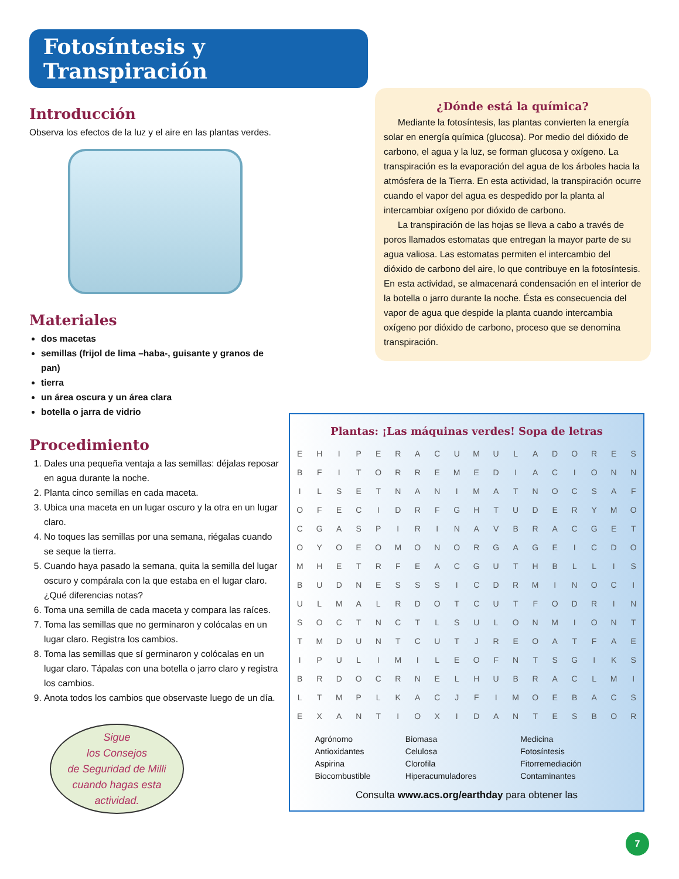Fotosíntesis y Transpiración
Introducción
Observa los efectos de la luz y el aire en las plantas verdes.
Materiales
dos macetas
semillas (frijol de lima –haba-, guisante y granos de pan)
tierra
un área oscura y un área clara
botella o jarra de vidrio
Procedimiento
1. Dales una pequeña ventaja a las semillas: déjalas reposar en agua durante la noche.
2. Planta cinco semillas en cada maceta.
3. Ubica una maceta en un lugar oscuro y la otra en un lugar claro.
4. No toques las semillas por una semana, riégalas cuando se seque la tierra.
5. Cuando haya pasado la semana, quita la semilla del lugar oscuro y compárala con la que estaba en el lugar claro. ¿Qué diferencias notas?
6. Toma una semilla de cada maceta y compara las raíces.
7. Toma las semillas que no germinaron y colócalas en un lugar claro. Registra los cambios.
8. Toma las semillas que sí germinaron y colócalas en un lugar claro. Tápalas con una botella o jarro claro y registra los cambios.
9. Anota todos los cambios que observaste luego de un día.
¿Dónde está la química?
Mediante la fotosíntesis, las plantas convierten la energía solar en energía química (glucosa). Por medio del dióxido de carbono, el agua y la luz, se forman glucosa y oxígeno. La transpiración es la evaporación del agua de los árboles hacia la atmósfera de la Tierra. En esta actividad, la transpiración ocurre cuando el vapor del agua es despedido por la planta al intercambiar oxígeno por dióxido de carbono.
La transpiración de las hojas se lleva a cabo a través de poros llamados estomatas que entregan la mayor parte de su agua valiosa. Las estomatas permiten el intercambio del dióxido de carbono del aire, lo que contribuye en la fotosíntesis. En esta actividad, se almacenará condensación en el interior de la botella o jarro durante la noche. Ésta es consecuencia del vapor de agua que despide la planta cuando intercambia oxígeno por dióxido de carbono, proceso que se denomina transpiración.
Plantas: ¡Las máquinas verdes! Sopa de letras
| E | H | I | P | E | R | A | C | U | M | U | L | A | D | O | R | E | S |
| B | F | I | T | O | R | R | E | M | E | D | I | A | C | I | O | N | N |
| I | L | S | E | T | N | A | N | I | M | A | T | N | O | C | S | A | F |
| O | F | E | C | I | D | R | F | G | H | T | U | D | E | R | Y | M | O |
| C | G | A | S | P | I | R | I | N | A | V | B | R | A | C | G | E | T |
| O | Y | O | E | O | M | O | N | O | R | G | A | G | E | I | C | D | O |
| M | H | E | T | R | F | E | A | C | G | U | T | H | B | L | L | I | S |
| B | U | D | N | E | S | S | S | I | C | D | R | M | I | N | O | C | I |
| U | L | M | A | L | R | D | O | T | C | U | T | F | O | D | R | I | N |
| S | O | C | T | N | C | T | L | S | U | L | O | N | M | I | O | N | T |
| T | M | D | U | N | T | C | U | T | J | R | E | O | A | T | F | A | E |
| I | P | U | L | I | M | I | L | E | O | F | N | T | S | G | I | K | S |
| B | R | D | O | C | R | N | E | L | H | U | B | R | A | C | L | M | I |
| L | T | M | P | L | K | A | C | J | F | I | M | O | E | B | A | C | S |
| E | X | A | N | T | I | O | X | I | D | A | N | T | E | S | B | O | R |
| Agrónomo Antioxidantes Aspirina Biocombustible | Biomasa Celulosa Clorofila Hiperacumuladores | Medicina Fotosíntesis Fitorremediación Contaminantes |
Consulta www.acs.org/earthday para obtener las
Sigue
los Consejos
de Seguridad de Milli
cuando hagas esta
actividad.
7